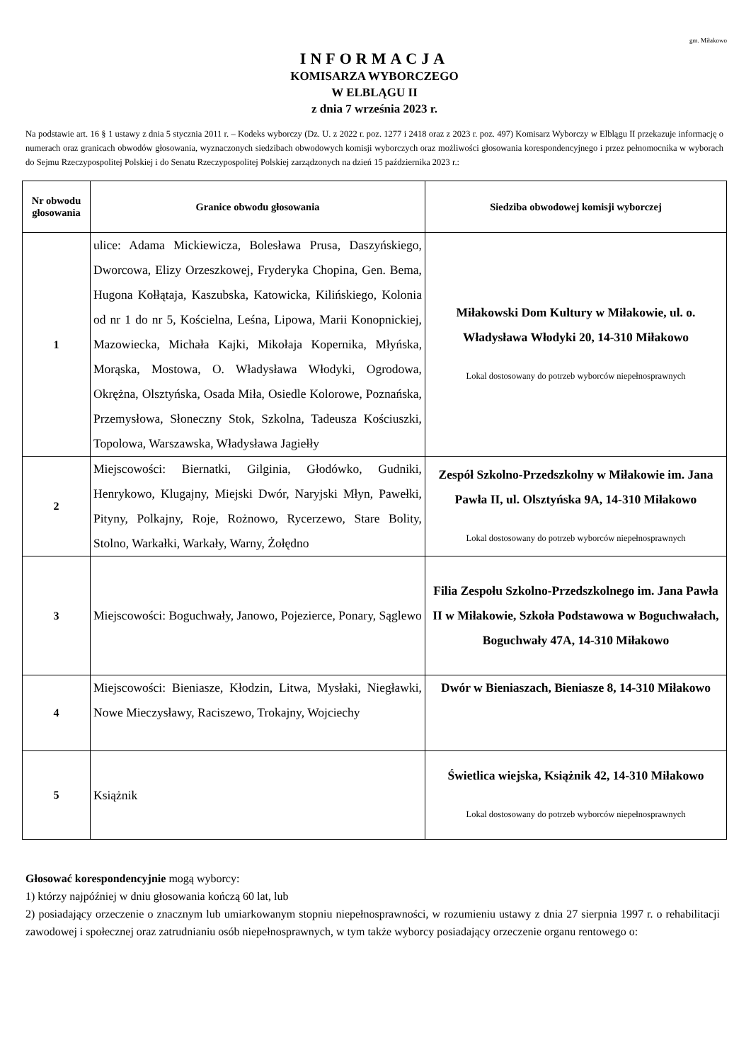gm. Miłakowo
INFORMACJA
KOMISARZA WYBORCZEGO
W ELBLĄGU II
z dnia 7 września 2023 r.
Na podstawie art. 16 § 1 ustawy z dnia 5 stycznia 2011 r. – Kodeks wyborczy (Dz. U. z 2022 r. poz. 1277 i 2418 oraz z 2023 r. poz. 497) Komisarz Wyborczy w Elblągu II przekazuje informację o numerach oraz granicach obwodów głosowania, wyznaczonych siedzibach obwodowych komisji wyborczych oraz możliwości głosowania korespondencyjnego i przez pełnomocnika w wyborach do Sejmu Rzeczypospolitej Polskiej i do Senatu Rzeczypospolitej Polskiej zarządzonych na dzień 15 października 2023 r.:
| Nr obwodu głosowania | Granice obwodu głosowania | Siedziba obwodowej komisji wyborczej |
| --- | --- | --- |
| 1 | ulice: Adama Mickiewicza, Bolesława Prusa, Daszyńskiego, Dworcowa, Elizy Orzeszkowej, Fryderyka Chopina, Gen. Bema, Hugona Kołłątaja, Kaszubska, Katowicka, Kilińskiego, Kolonia od nr 1 do nr 5, Kościelna, Leśna, Lipowa, Marii Konopnickiej, Mazowiecka, Michała Kajki, Mikołaja Kopernika, Młyńska, Morąska, Mostowa, O. Władysława Włodyki, Ogrodowa, Okrężna, Olsztyńska, Osada Miła, Osiedle Kolorowe, Poznańska, Przemysłowa, Słoneczny Stok, Szkolna, Tadeusza Kościuszki, Topolowa, Warszawska, Władysława Jagiełły | Miłakowski Dom Kultury w Miłakowie, ul. o. Władysława Włodyki 20, 14-310 Miłakowo Lokal dostosowany do potrzeb wyborców niepełnosprawnych |
| 2 | Miejscowości: Biernatki, Gilginia, Głodówko, Gudniki, Henrykowo, Klugajny, Miejski Dwór, Naryjski Młyn, Pawełki, Pityny, Polkajny, Roje, Rożnowo, Rycerzewo, Stare Bolity, Stolno, Warkałki, Warkały, Warny, Żołędno | Zespół Szkolno-Przedszkolny w Miłakowie im. Jana Pawła II, ul. Olsztyńska 9A, 14-310 Miłakowo Lokal dostosowany do potrzeb wyborców niepełnosprawnych |
| 3 | Miejscowości: Boguchwały, Janowo, Pojezierce, Ponary, Sąglewo | Filia Zespołu Szkolno-Przedszkolnego im. Jana Pawła II w Miłakowie, Szkoła Podstawowa w Boguchwałach, Boguchwały 47A, 14-310 Miłakowo |
| 4 | Miejscowości: Bieniasze, Kłodzin, Litwa, Mysłaki, Niegławki, Nowe Mieczysławy, Raciszewo, Trokajny, Wojciechy | Dwór w Bieniaszach, Bieniasze 8, 14-310 Miłakowo |
| 5 | Książnik | Świetlica wiejska, Książnik 42, 14-310 Miłakowo Lokal dostosowany do potrzeb wyborców niepełnosprawnych |
Głosować korespondencyjnie mogą wyborcy:
1) którzy najpóźniej w dniu głosowania kończą 60 lat, lub
2) posiadający orzeczenie o znacznym lub umiarkowanym stopniu niepełnosprawności, w rozumieniu ustawy z dnia 27 sierpnia 1997 r. o rehabilitacji zawodowej i społecznej oraz zatrudnianiu osób niepełnosprawnych, w tym także wyborcy posiadający orzeczenie organu rentowego o: